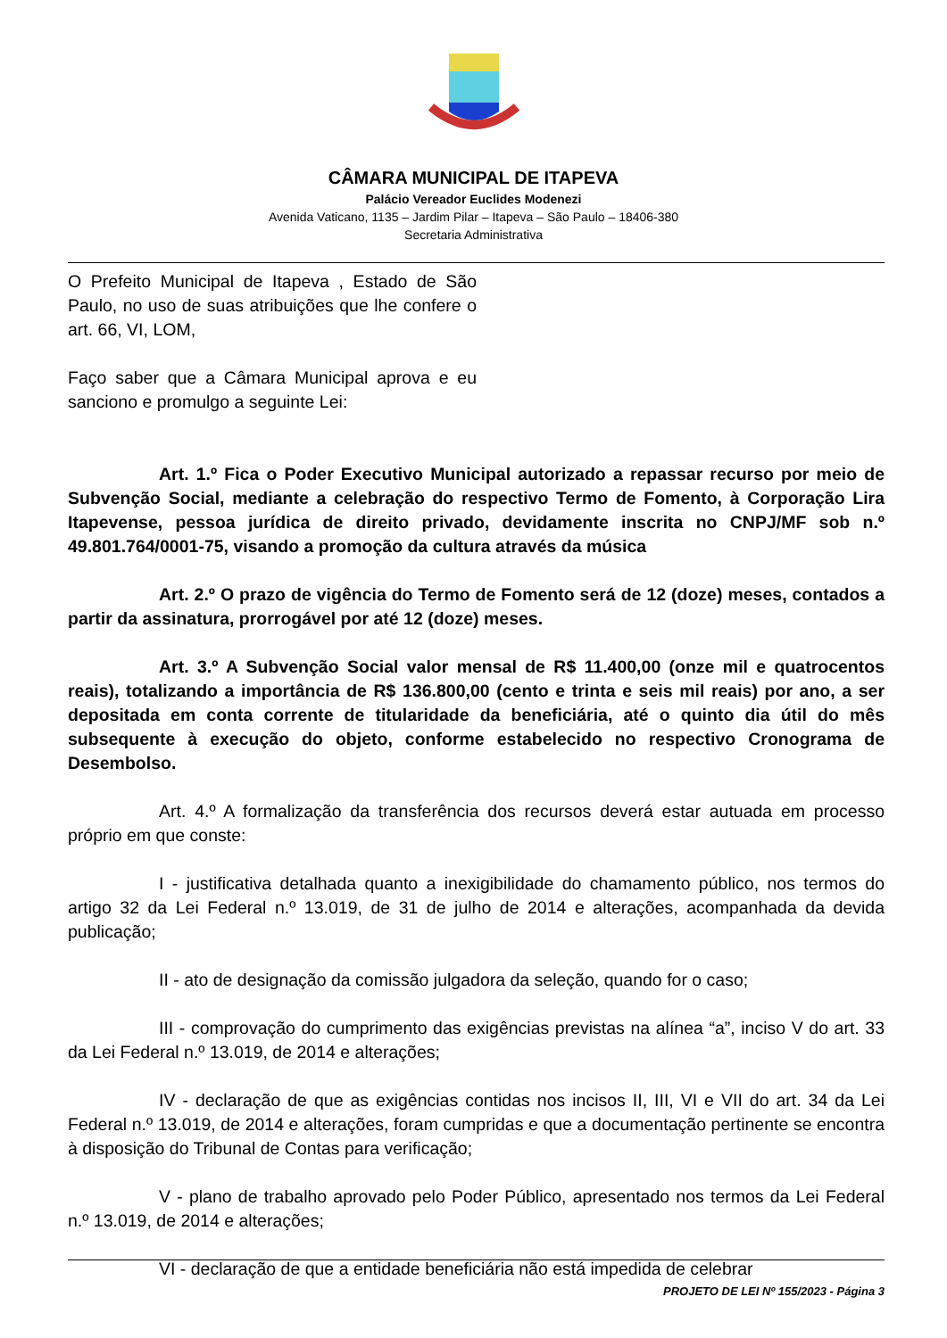CÂMARA MUNICIPAL DE ITAPEVA
Palácio Vereador Euclides Modenezi
Avenida Vaticano, 1135 – Jardim Pilar – Itapeva – São Paulo – 18406-380
Secretaria Administrativa
O Prefeito Municipal de Itapeva , Estado de São Paulo, no uso de suas atribuições que lhe confere o art. 66, VI, LOM,
Faço saber que a Câmara Municipal aprova e eu sanciono e promulgo a seguinte Lei:
Art. 1.º Fica o Poder Executivo Municipal autorizado a repassar recurso por meio de Subvenção Social, mediante a celebração do respectivo Termo de Fomento, à Corporação Lira Itapevense, pessoa jurídica de direito privado, devidamente inscrita no CNPJ/MF sob n.º 49.801.764/0001-75, visando a promoção da cultura através da música
Art. 2.º O prazo de vigência do Termo de Fomento será de 12 (doze) meses, contados a partir da assinatura, prorrogável por até 12 (doze) meses.
Art. 3.º A Subvenção Social valor mensal de R$ 11.400,00 (onze mil e quatrocentos reais), totalizando a importância de R$ 136.800,00 (cento e trinta e seis mil reais) por ano, a ser depositada em conta corrente de titularidade da beneficiária, até o quinto dia útil do mês subsequente à execução do objeto, conforme estabelecido no respectivo Cronograma de Desembolso.
Art. 4.º A formalização da transferência dos recursos deverá estar autuada em processo próprio em que conste:
I - justificativa detalhada quanto a inexigibilidade do chamamento público, nos termos do artigo 32 da Lei Federal n.º 13.019, de 31 de julho de 2014 e alterações, acompanhada da devida publicação;
II - ato de designação da comissão julgadora da seleção, quando for o caso;
III - comprovação do cumprimento das exigências previstas na alínea “a”, inciso V do art. 33 da Lei Federal n.º 13.019, de 2014 e alterações;
IV - declaração de que as exigências contidas nos incisos II, III, VI e VII do art. 34 da Lei Federal n.º 13.019, de 2014 e alterações, foram cumpridas e que a documentação pertinente se encontra à disposição do Tribunal de Contas para verificação;
V - plano de trabalho aprovado pelo Poder Público, apresentado nos termos da Lei Federal n.º 13.019, de 2014 e alterações;
VI - declaração de que a entidade beneficiária não está impedida de celebrar
PROJETO DE LEI Nº 155/2023 - Página 3